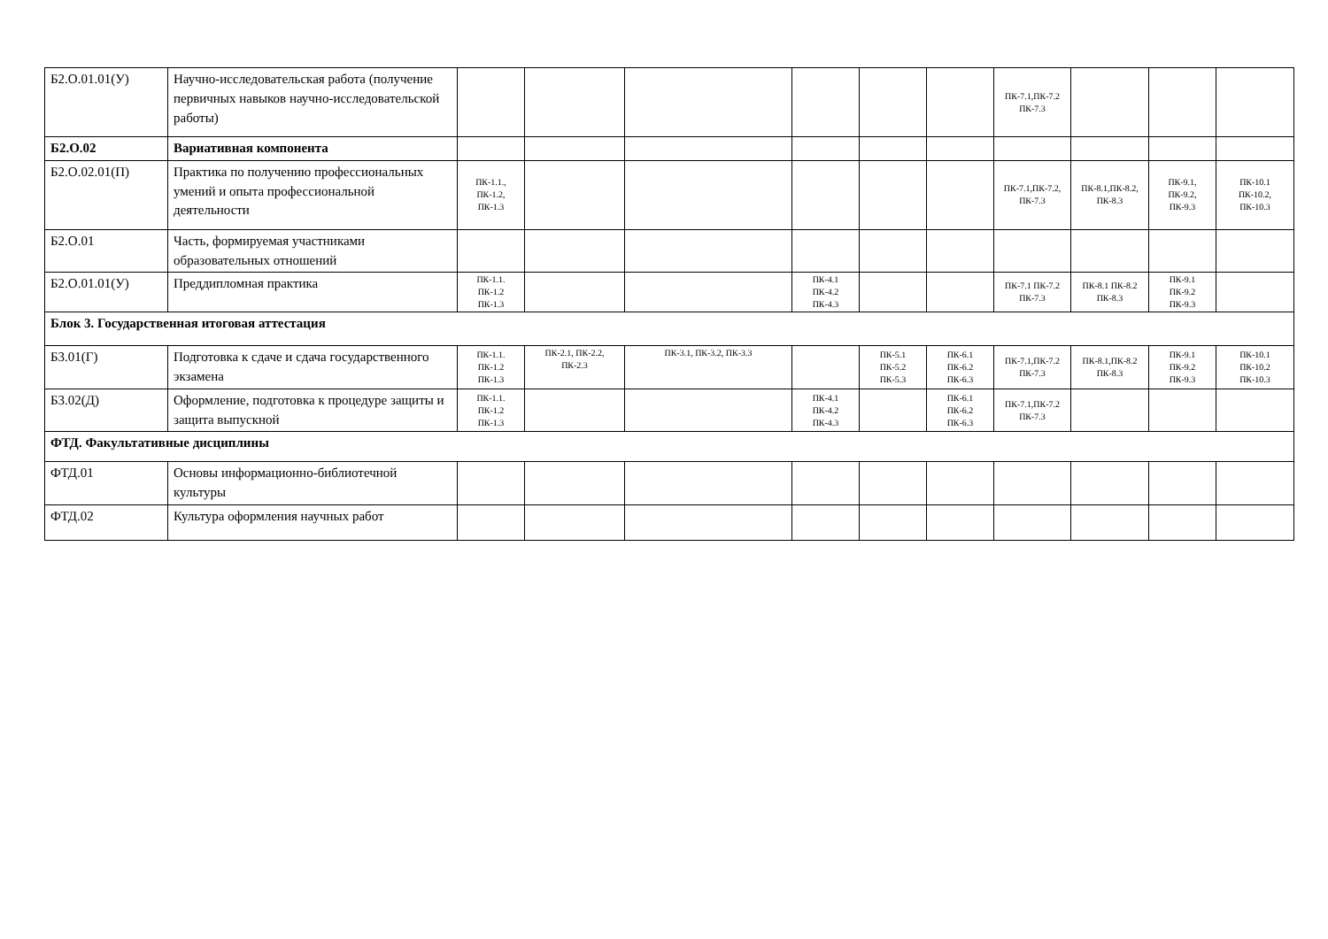| Б2.О.01.01(У) | Научно-исследовательская работа (получение первичных навыков научно-исследовательской работы) | | | | | | | ПК-7.1,ПК-7.2 ПК-7.3 | | | |
| Б2.О.02 | Вариативная компонента | | | | | | | | | | |
| Б2.О.02.01(П) | Практика по получению профессиональных умений и опыта профессиональной деятельности | ПК-1.1., ПК-1.2, ПК-1.3 | | | | | | ПК-7.1,ПК-7.2, ПК-7.3 | ПК-8.1,ПК-8.2, ПК-8.3 | ПК-9.1, ПК-9.2, ПК-9.3 | ПК-10.1 ПК-10.2, ПК-10.3 |
| Б2.О.01 | Часть, формируемая участниками образовательных отношений | | | | | | | | | | |
| Б2.О.01.01(У) | Преддипломная практика | ПК-1.1. ПК-1.2 ПК-1.3 | | | ПК-4.1 ПК-4.2 ПК-4.3 | | | ПК-7.1 ПК-7.2 ПК-7.3 | ПК-8.1 ПК-8.2 ПК-8.3 | ПК-9.1 ПК-9.2 ПК-9.3 | |
| Блок 3. Государственная итоговая аттестация | | | | | | | | | | | |
| Б3.01(Г) | Подготовка к сдаче и сдача государственного экзамена | ПК-1.1. ПК-1.2 ПК-1.3 | ПК-2.1, ПК-2.2, ПК-2.3 | ПК-3.1, ПК-3.2, ПК-3.3 | | ПК-5.1 ПК-5.2 ПК-5.3 | ПК-6.1 ПК-6.2 ПК-6.3 | ПК-7.1,ПК-7.2 ПК-7.3 | ПК-8.1,ПК-8.2 ПК-8.3 | ПК-9.1 ПК-9.2 ПК-9.3 | ПК-10.1 ПК-10.2 ПК-10.3 |
| Б3.02(Д) | Оформление, подготовка к процедуре защиты и защита выпускной | ПК-1.1. ПК-1.2 ПК-1.3 | | | ПК-4.1 ПК-4.2 ПК-4.3 | | ПК-6.1 ПК-6.2 ПК-6.3 | ПК-7.1,ПК-7.2 ПК-7.3 | | | |
| ФТД. Факультативные дисциплины | | | | | | | | | | | |
| ФТД.01 | Основы информационно-библиотечной культуры | | | | | | | | | | |
| ФТД.02 | Культура оформления научных работ | | | | | | | | | | |